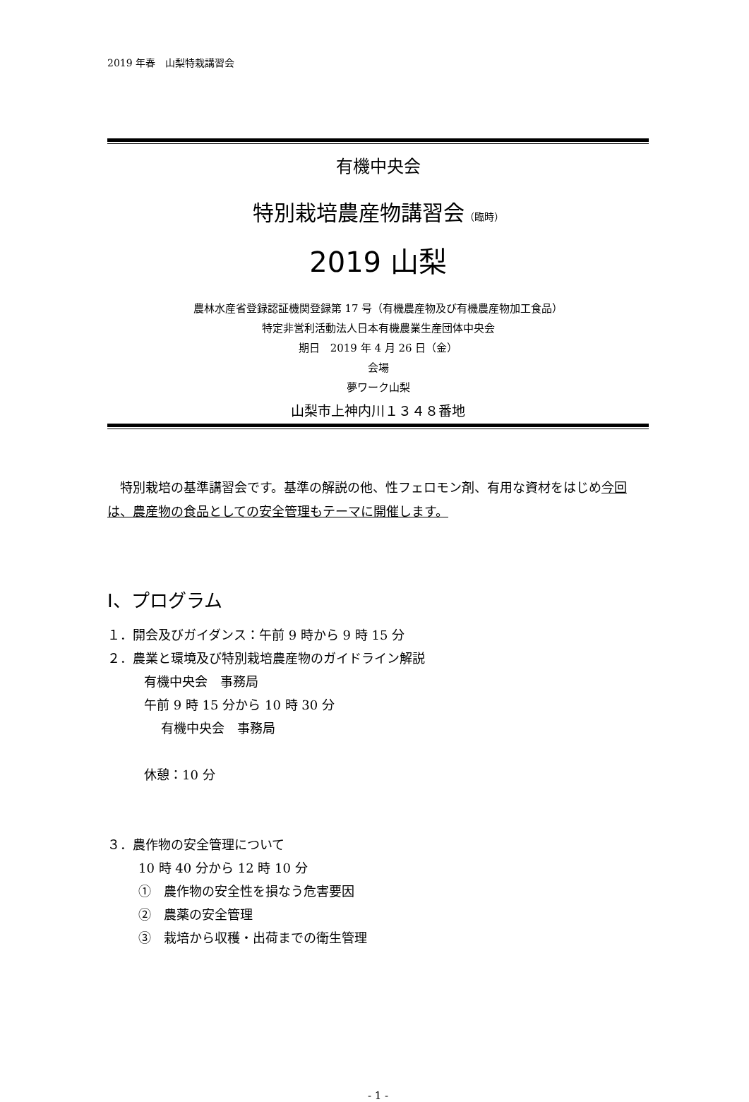2019 年春　山梨特栽講習会
有機中央会
特別栽培農産物講習会（臨時）
2019 山梨
農林水産省登録認証機関登録第 17 号（有機農産物及び有機農産物加工食品）
特定非営利活動法人日本有機農業生産団体中央会
期日　2019 年 4 月 26 日（金）
会場
夢ワーク山梨
山梨市上神内川１３４８番地
　特別栽培の基準講習会です。基準の解説の他、性フェロモン剤、有用な資材をはじめ今回は、農産物の食品としての安全管理もテーマに開催します。
Ⅰ、プログラム
１．開会及びガイダンス：午前 9 時から 9 時 15 分
２．農業と環境及び特別栽培農産物のガイドライン解説
有機中央会　事務局
午前 9 時 15 分から 10 時 30 分
有機中央会　事務局
休憩：10 分
３．農作物の安全管理について
10 時 40 分から 12 時 10 分
①　農作物の安全性を損なう危害要因
②　農薬の安全管理
③　栽培から収穫・出荷までの衛生管理
- 1 -